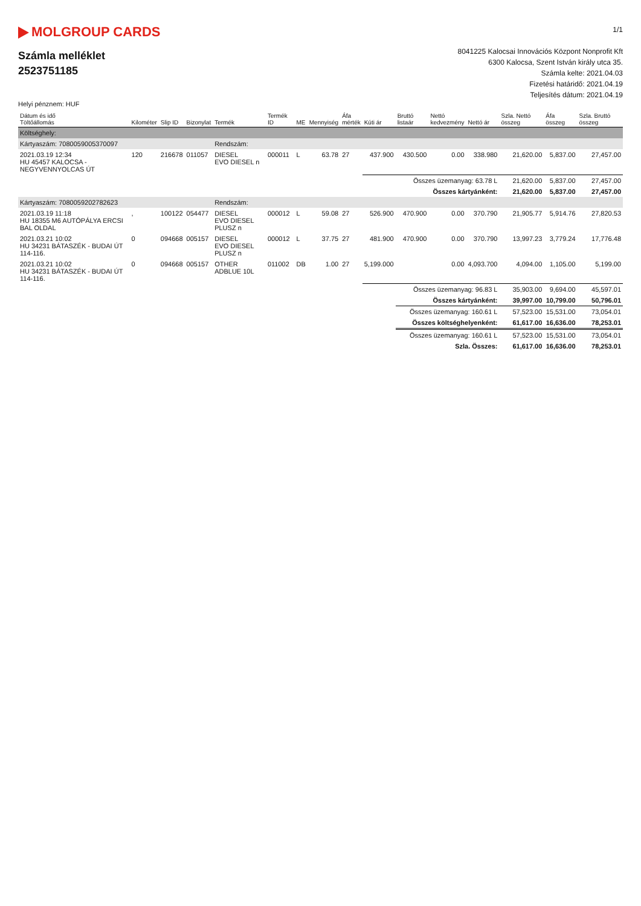MOLGROUP CARDS
Számla melléklet
2523751185
1/1
8041225 Kalocsai Innovációs Központ Nonprofit Kft
6300 Kalocsa, Szent István király utca 35.
Számla kelte: 2021.04.03
Fizetési határidő: 2021.04.19
Teljesítés dátum: 2021.04.19
Helyi pénznem: HUF
| Dátum és idő Töltőállomás | Kilométer | Slip ID | Bizonylat | Termék | Termék ID | ME | Mennyiség | Áfa mérték | Kúti ár | Bruttó listaár | Nettó kedvezmény | Nettó ár | Szla. Nettó összeg | Áfa összeg | Szla. Bruttó összeg |
| --- | --- | --- | --- | --- | --- | --- | --- | --- | --- | --- | --- | --- | --- | --- | --- |
| Költséghely: | | | | | | | | | | | | | | | |
| Kártyaszám: 7080059005370097 | | | | Rendszám: | | | | | | | | | | | |
| 2021.03.19 12:34 HU 45457 KALOCSA - NEGYVENNYOLCAS ÚT | 120 | 216678 | 011057 | DIESEL EVO DIESEL n | 000011 | L | 63.78 | 27 | 437.900 | 430.500 | 0.00 | 338.980 | 21,620.00 | 5,837.00 | 27,457.00 |
| | | | | | | | | | Összes üzemanyag: 63.78 L | | | | 21,620.00 | 5,837.00 | 27,457.00 |
| Összes kártyánként: | | | | | | | | | | | | | 21,620.00 | 5,837.00 | 27,457.00 |
| Kártyaszám: 7080059202782623 | | | | Rendszám: | | | | | | | | | | | |
| 2021.03.19 11:18 HU 18355 M6 AUTÓPÁLYA ERCSI BAL OLDAL | , | 100122 | 054477 | DIESEL EVO DIESEL PLUSZ n | 000012 | L | 59.08 | 27 | 526.900 | 470.900 | 0.00 | 370.790 | 21,905.77 | 5,914.76 | 27,820.53 |
| 2021.03.21 10:02 HU 34231 BÁTASZÉK - BUDAI ÚT 114-116. | 0 | 094668 | 005157 | DIESEL EVO DIESEL PLUSZ n | 000012 | L | 37.75 | 27 | 481.900 | 470.900 | 0.00 | 370.790 | 13,997.23 | 3,779.24 | 17,776.48 |
| 2021.03.21 10:02 HU 34231 BÁTASZÉK - BUDAI ÚT 114-116. | 0 | 094668 | 005157 | OTHER ADBLUE 10L | 011002 | DB | 1.00 | 27 | 5,199.000 | | 0.00 | 4,093.700 | 4,094.00 | 1,105.00 | 5,199.00 |
| | | | | | | | | | Összes üzemanyag: 96.83 L | | | | 35,903.00 | 9,694.00 | 45,597.01 |
| Összes kártyánként: | | | | | | | | | | | | | 39,997.00 | 10,799.00 | 50,796.01 |
| | | | | | | | | | | Összes üzemanyag: 160.61 L | | | 57,523.00 | 15,531.00 | 73,054.01 |
| Összes költséghelyenként: | | | | | | | | | | | | | 61,617.00 | 16,636.00 | 78,253.01 |
| | | | | | | | | | | Összes üzemanyag: 160.61 L | | | 57,523.00 | 15,531.00 | 73,054.01 |
| Szla. Összes: | | | | | | | | | | | | | 61,617.00 | 16,636.00 | 78,253.01 |